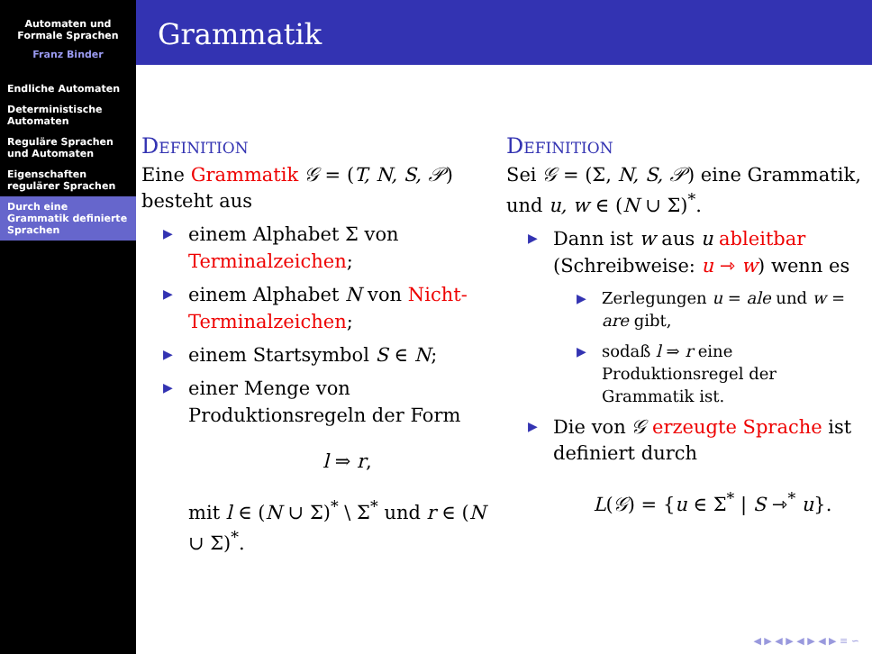Automaten und Formale Sprachen
Franz Binder
Endliche Automaten
Deterministische Automaten
Reguläre Sprachen und Automaten
Eigenschaften regulärer Sprachen
Durch eine Grammatik definierte Sprachen
Grammatik
Definition
Eine Grammatik 𝒢 = (T, N, S, 𝒫) besteht aus
einem Alphabet Σ von Terminalzeichen;
einem Alphabet N von Nicht-Terminalzeichen;
einem Startsymbol S ∈ N;
einer Menge von Produktionsregeln der Form
l ⇒ r,
mit l ∈ (N ∪ Σ)<sup>*</sup> \ Σ<sup>*</sup> und r ∈ (N ∪ Σ)<sup>*</sup>.
Definition
Sei 𝒢 = (Σ, N, S, 𝒫) eine Grammatik, und u, w ∈ (N ∪ Σ)<sup>*</sup>.
Dann ist w aus u ableitbar (Schreibweise: u ⇾ w) wenn es
Zerlegungen u = ale und w = are gibt,
sodaß l ⇒ r eine Produktionsregel der Grammatik ist.
Die von 𝒢 erzeugte Sprache ist definiert durch
L(𝒢) = {u ∈ Σ<sup>*</sup> | S ⇾<sup>*</sup> u}.
◀ ▶ ◀ ▶ ◀ ▶ ◀ ▶ ≡ ∽